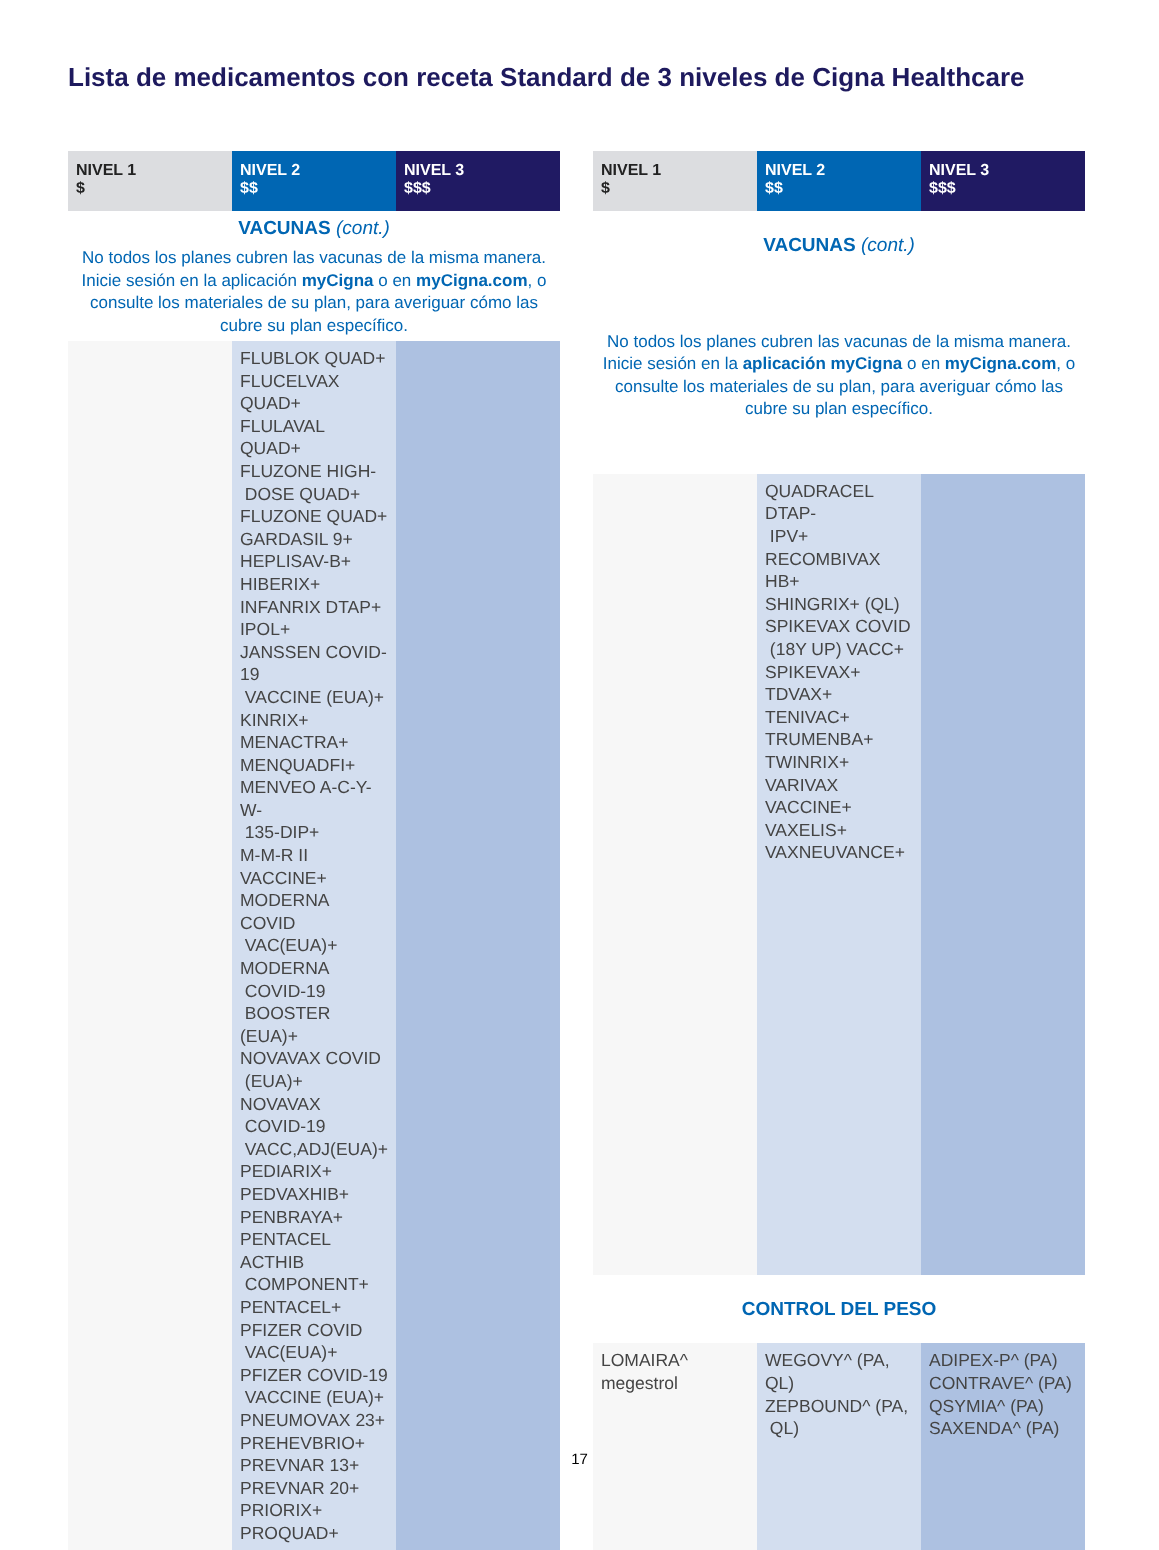Lista de medicamentos con receta Standard de 3 niveles de Cigna Healthcare
| NIVEL 1 $ | NIVEL 2 $$ | NIVEL 3 $$$ |
| --- | --- | --- |
| VACUNAS (cont.) | | |
| No todos los planes cubren las vacunas de la misma manera. Inicie sesión en la aplicación myCigna o en myCigna.com , o consulte los materiales de su plan, para averiguar cómo las cubre su plan específico. | | |
| | FLUBLOK QUAD+ FLUCELVAX QUAD+ FLULAVAL QUAD+ FLUZONE HIGH- DOSE QUAD+ FLUZONE QUAD+ GARDASIL 9+ HEPLISAV-B+ HIBERIX+ INFANRIX DTAP+ IPOL+ JANSSEN COVID-19 VACCINE (EUA)+ KINRIX+ MENACTRA+ MENQUADFI+ MENVEO A-C-Y-W- 135-DIP+ M-M-R II VACCINE+ MODERNA COVID VAC(EUA)+ MODERNA COVID-19 BOOSTER (EUA)+ NOVAVAX COVID (EUA)+ NOVAVAX COVID-19 VACC,ADJ(EUA)+ PEDIARIX+ PEDVAXHIB+ PENBRAYA+ PENTACEL ACTHIB COMPONENT+ PENTACEL+ PFIZER COVID VAC(EUA)+ PFIZER COVID-19 VACCINE (EUA)+ PNEUMOVAX 23+ PREHEVBRIO+ PREVNAR 13+ PREVNAR 20+ PRIORIX+ PROQUAD+ | |
| NIVEL 1 $ | NIVEL 2 $$ | NIVEL 3 $$$ |
| --- | --- | --- |
| VACUNAS (cont.) | | |
| No todos los planes cubren las vacunas de la misma manera. Inicie sesión en la aplicación myCigna o en myCigna.com , o consulte los materiales de su plan, para averiguar cómo las cubre su plan específico. | | |
| | QUADRACEL DTAP- IPV+ RECOMBIVAX HB+ SHINGRIX+ (QL) SPIKEVAX COVID (18Y UP) VACC+ SPIKEVAX+ TDVAX+ TENIVAC+ TRUMENBA+ TWINRIX+ VARIVAX VACCINE+ VAXELIS+ VAXNEUVANCE+ | |
| CONTROL DEL PESO | | |
| LOMAIRA^ megestrol | WEGOVY^ (PA, QL) ZEPBOUND^ (PA, QL) | ADIPEX-P^ (PA) CONTRAVE^ (PA) QSYMIA^ (PA) SAXENDA^ (PA) |
17